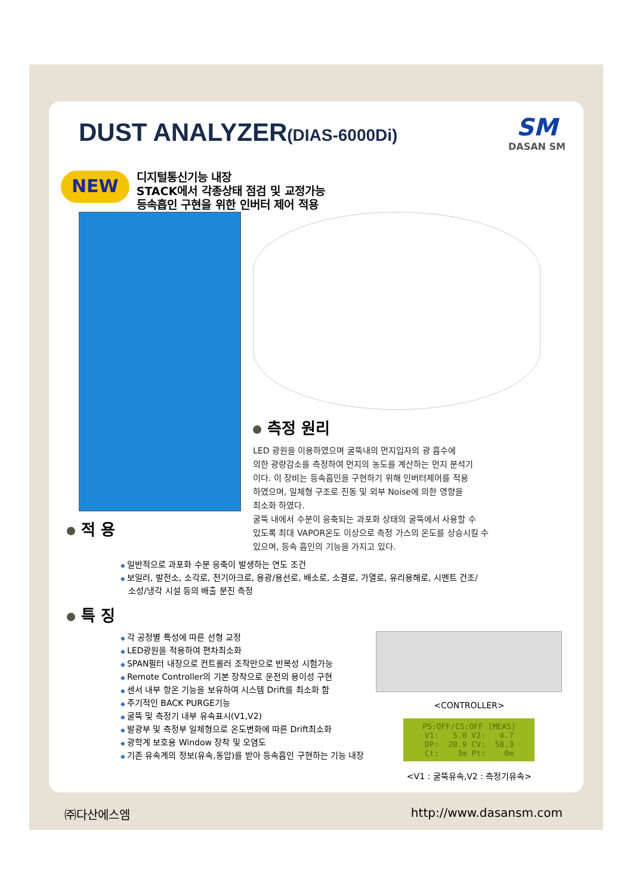DUST ANALYZER(DIAS-6000Di)
SM
DASAN SM
NEW
디지털통신기능 내장
STACK에서 각종상태 점검 및 교정가능
등속흡인 구현을 위한 인버터 제어 적용
적 용 측정 원리
LED 광원을 이용하였으며 굴뚝내의 먼지입자의 광 흡수에
의한 광량감소를 측정하여 먼지의 농도를 계산하는 먼지 분석기
이다. 이 장비는 등속흡인을 구현하기 위해 인버터제어를 적용
하였으며, 일체형 구조로 진동 및 외부 Noise에 의한 영향을
최소화 하였다.
굴뚝 내에서 수분이 응축되는 과포화 상태의 굴뚝에서 사용할 수
있도록 최대 VAPOR온도 이상으로 측정 가스의 온도를 상승시킬 수
있으며, 등속 흡인의 기능을 가지고 있다.
일반적으로 과포화 수분 응축이 발생하는 연도 조건
보일러, 발전소, 소각로, 전기아크로, 용광/용선로, 배소로, 소결로, 가열로, 유리용해로, 시멘트 건조/
소성/냉각 시설 등의 배출 분진 측정
특 징
각 공정별 특성에 따른 선형 교정
LED광원을 적용하여 편차최소화
SPAN필터 내장으로 컨트롤러 조작만으로 반복성 시험가능
Remote Controller의 기본 장착으로 운전의 용이성 구현
센서 내부 항온 기능을 보유하여 시스템 Drift를 최소화 함
주기적인 BACK PURGE기능
굴뚝 및 측정기 내부 유속표시(V1,V2)
발광부 및 측정부 일체형으로 온도변화에 따른 Drift최소화
광학계 보호용 Window 장착 및 오염도
기존 유속계의 정보(유속,동압)를 받아 등속흡인 구현하는 기능 내장
<CONTROLLER>
PS:OFF/CS:OFF [MEAS] V1: 5.0 V2: 4.7 DP: 20.9 CV: 58.3 Ct: 3m Pt: 0m
<V1 : 굴뚝유속,V2 : 측정기유속>
㈜다산에스엠 http://www.dasansm.com